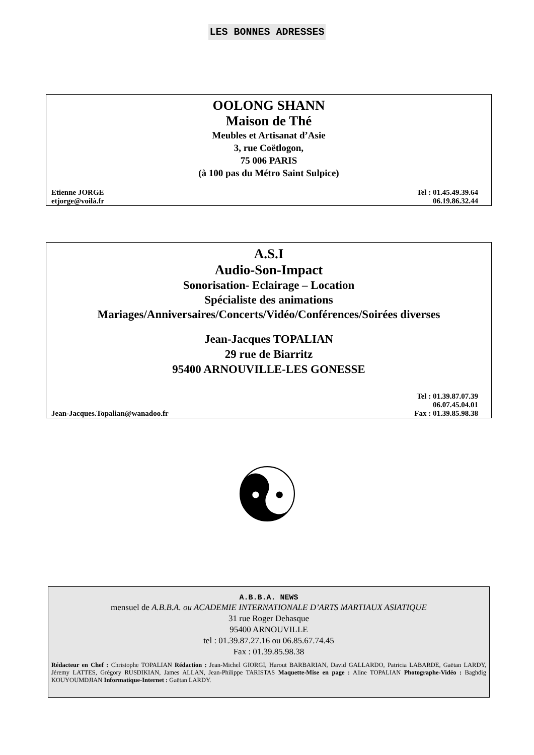LES BONNES ADRESSES
OOLONG SHANN
Maison de Thé
Meubles et Artisanat d’Asie
3, rue Coëtlogon,
75 006 PARIS
(à 100 pas du Métro Saint Sulpice)
Etienne JORGE
etjorge@voilà.fr Tel : 01.45.49.39.64
06.19.86.32.44
A.S.I
Audio-Son-Impact
Sonorisation- Eclairage – Location
Spécialiste des animations
Mariages/Anniversaires/Concerts/Vidéo/Conférences/Soirées diverses
Jean-Jacques TOPALIAN
29 rue de Biarritz
95400 ARNOUVILLE-LES GONESSE
Jean-Jacques.Topalian@wanadoo.fr Tel : 01.39.87.07.39
06.07.45.04.01
Fax : 01.39.85.98.38
A.B.B.A. NEWS
mensuel de A.B.B.A. ou ACADEMIE INTERNATIONALE D’ARTS MARTIAUX ASIATIQUE
31 rue Roger Dehasque
95400 ARNOUVILLE
tel : 01.39.87.27.16 ou 06.85.67.74.45
Fax : 01.39.85.98.38
Rédacteur en Chef : Christophe TOPALIAN Rédaction : Jean-Michel GIORGI, Harout BARBARIAN, David GALLARDO, Patricia LABARDE, Gaëtan LARDY, Jéremy LATTES, Grégory RUSDIKIAN, James ALLAN, Jean-Philippe TARISTAS Maquette-Mise en page : Aline TOPALIAN Photographe-Vidéo : Baghdig KOUYOUMDJIAN Informatique-Internet : Gaëtan LARDY.